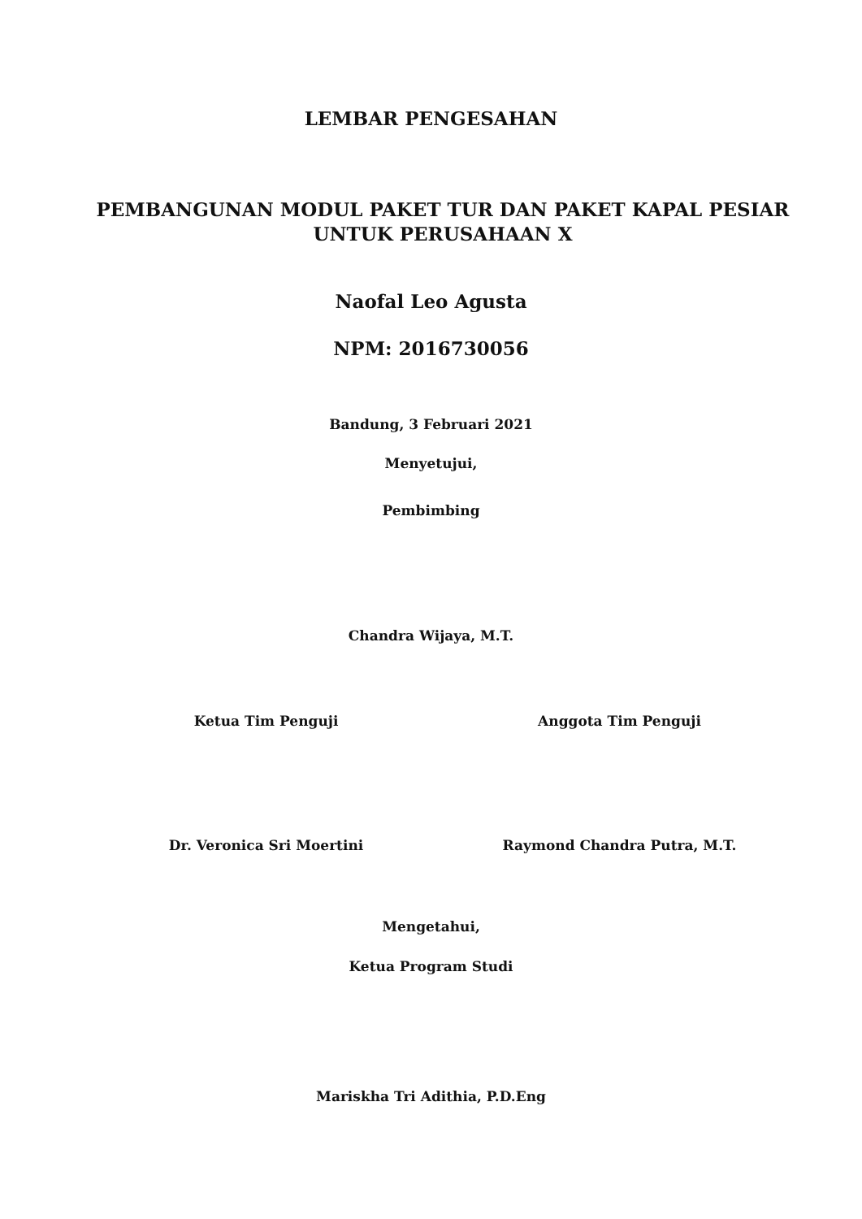LEMBAR PENGESAHAN
PEMBANGUNAN MODUL PAKET TUR DAN PAKET KAPAL PESIAR UNTUK PERUSAHAAN X
Naofal Leo Agusta
NPM: 2016730056
Bandung, 3 Februari 2021
Menyetujui,
Pembimbing
Chandra Wijaya, M.T.
Ketua Tim Penguji Anggota Tim Penguji
Dr. Veronica Sri Moertini Raymond Chandra Putra, M.T.
Mengetahui,
Ketua Program Studi
Mariskha Tri Adithia, P.D.Eng